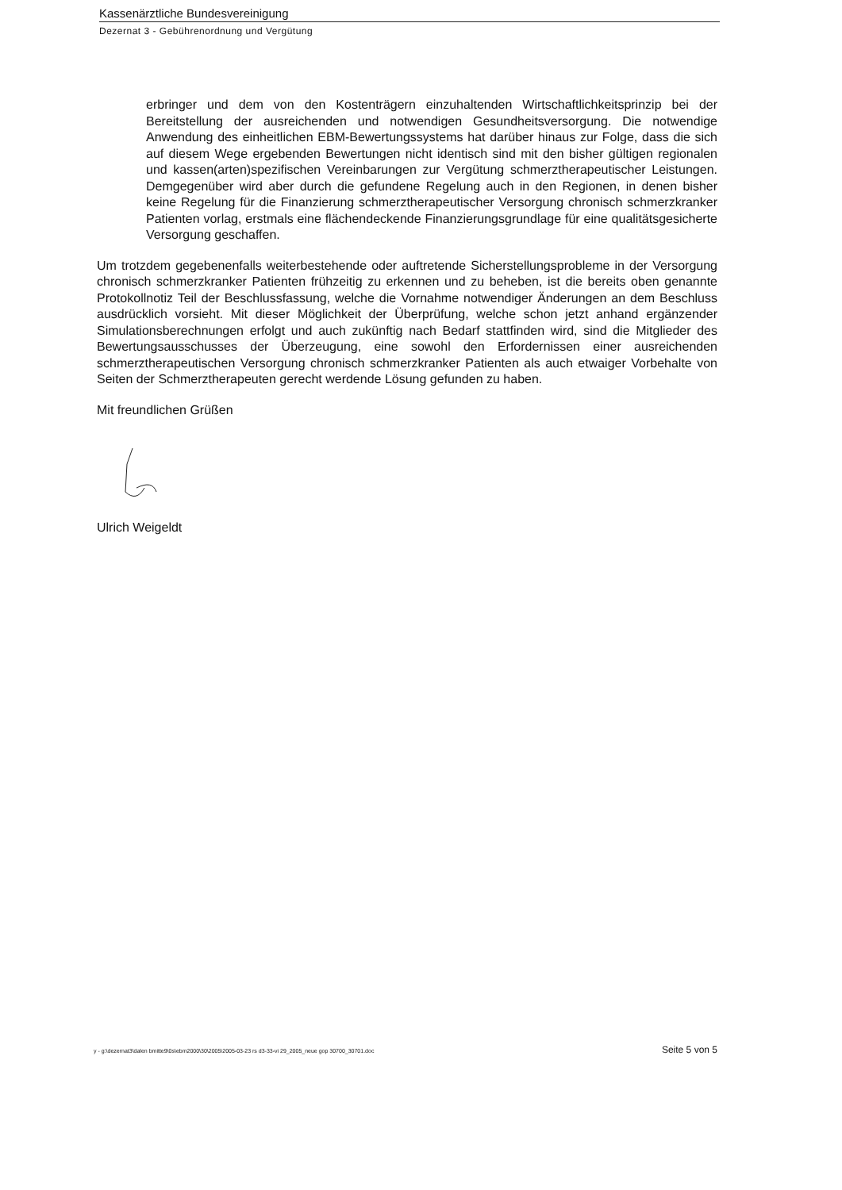Kassenärztliche Bundesvereinigung
Dezernat 3 - Gebührenordnung und Vergütung
erbringer und dem von den Kostenträgern einzuhaltenden Wirtschaftlichkeitsprinzip bei der Bereitstellung der ausreichenden und notwendigen Gesundheitsversorgung. Die notwendige Anwendung des einheitlichen EBM-Bewertungssystems hat darüber hinaus zur Folge, dass die sich auf diesem Wege ergebenden Bewertungen nicht identisch sind mit den bisher gültigen regionalen und kassen(arten)spezifischen Vereinbarungen zur Vergütung schmerztherapeutischer Leistungen. Demgegenüber wird aber durch die gefundene Regelung auch in den Regionen, in denen bisher keine Regelung für die Finanzierung schmerztherapeutischer Versorgung chronisch schmerzkranker Patienten vorlag, erstmals eine flächendeckende Finanzierungsgrundlage für eine qualitätsgesicherte Versorgung geschaffen.
Um trotzdem gegebenenfalls weiterbestehende oder auftretende Sicherstellungsprobleme in der Versorgung chronisch schmerzkranker Patienten frühzeitig zu erkennen und zu beheben, ist die bereits oben genannte Protokollnotiz Teil der Beschlussfassung, welche die Vornahme notwendiger Änderungen an dem Beschluss ausdrücklich vorsieht. Mit dieser Möglichkeit der Überprüfung, welche schon jetzt anhand ergänzender Simulationsberechnungen erfolgt und auch zukünftig nach Bedarf stattfinden wird, sind die Mitglieder des Bewertungsausschusses der Überzeugung, eine sowohl den Erfordernissen einer ausreichenden schmerztherapeutischen Versorgung chronisch schmerzkranker Patienten als auch etwaiger Vorbehalte von Seiten der Schmerztherapeuten gerecht werdende Lösung gefunden zu haben.
Mit freundlichen Grüßen
Ulrich Weigeldt
y - g:\dezernat3\dalen bmitte9\0s\ebm2000\30\2005\2005-03-23 rs d3-33-vi 29_2005_neue gop 30700_30701.doc Seite 5 von 5